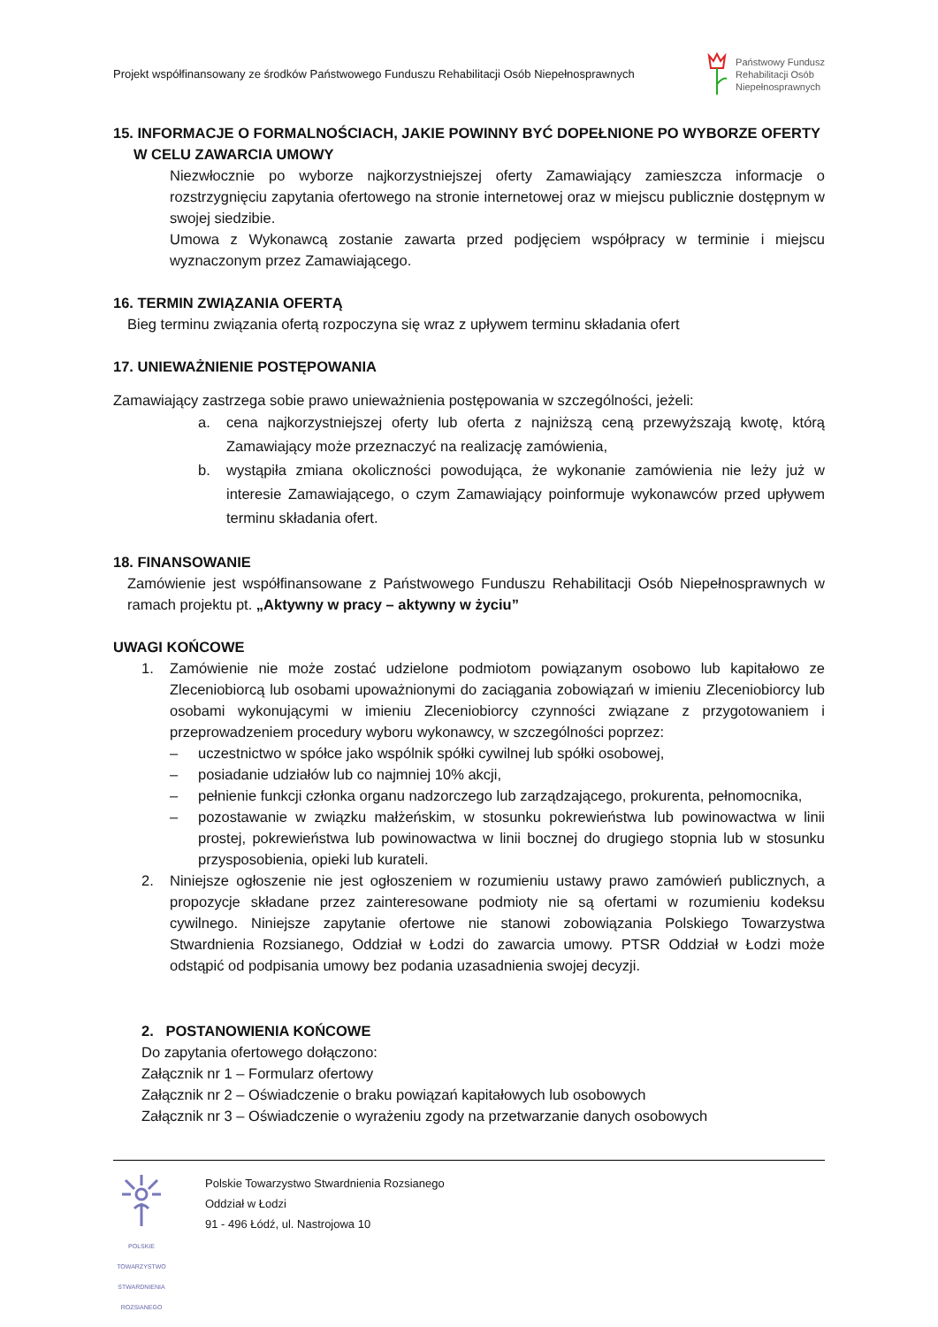Projekt współfinansowany ze środków Państwowego Funduszu Rehabilitacji Osób Niepełnosprawnych
Państwowy Fundusz
Rehabilitacji Osób
Niepełnosprawnych
15. INFORMACJE O FORMALNOŚCIACH, JAKIE POWINNY BYĆ DOPEŁNIONE PO WYBORZE OFERTY
W CELU ZAWARCIA UMOWY
Niezwłocznie po wyborze najkorzystniejszej oferty Zamawiający zamieszcza informacje o rozstrzygnięciu zapytania ofertowego na stronie internetowej oraz w miejscu publicznie dostępnym w swojej siedzibie.
Umowa z Wykonawcą zostanie zawarta przed podjęciem współpracy w terminie i miejscu wyznaczonym przez Zamawiającego.
16. TERMIN ZWIĄZANIA OFERTĄ
Bieg terminu związania ofertą rozpoczyna się wraz z upływem terminu składania ofert
17. UNIEWAŻNIENIE POSTĘPOWANIA
Zamawiający zastrzega sobie prawo unieważnienia postępowania w szczególności, jeżeli:
a. cena najkorzystniejszej oferty lub oferta z najniższą ceną przewyższają kwotę, którą Zamawiający może przeznaczyć na realizację zamówienia,
b. wystąpiła zmiana okoliczności powodująca, że wykonanie zamówienia nie leży już w interesie Zamawiającego, o czym Zamawiający poinformuje wykonawców przed upływem terminu składania ofert.
18. FINANSOWANIE
Zamówienie jest współfinansowane z Państwowego Funduszu Rehabilitacji Osób Niepełnosprawnych w ramach projektu pt. „Aktywny w pracy – aktywny w życiu”
UWAGI KOŃCOWE
1. Zamówienie nie może zostać udzielone podmiotom powiązanym osobowo lub kapitałowo ze Zleceniobiorcą lub osobami upoważnionymi do zaciągania zobowiązań w imieniu Zleceniobiorcy lub osobami wykonującymi w imieniu Zleceniobiorcy czynności związane z przygotowaniem i przeprowadzeniem procedury wyboru wykonawcy, w szczególności poprzez:
– uczestnictwo w spółce jako wspólnik spółki cywilnej lub spółki osobowej,
– posiadanie udziałów lub co najmniej 10% akcji,
– pełnienie funkcji członka organu nadzorczego lub zarządzającego, prokurenta, pełnomocnika,
– pozostawanie w związku małżeńskim, w stosunku pokrewieństwa lub powinowactwa w linii prostej, pokrewieństwa lub powinowactwa w linii bocznej do drugiego stopnia lub w stosunku przysposobienia, opieki lub kurateli.
2. Niniejsze ogłoszenie nie jest ogłoszeniem w rozumieniu ustawy prawo zamówień publicznych, a propozycje składane przez zainteresowane podmioty nie są ofertami w rozumieniu kodeksu cywilnego. Niniejsze zapytanie ofertowe nie stanowi zobowiązania Polskiego Towarzystwa Stwardnienia Rozsianego, Oddział w Łodzi do zawarcia umowy. PTSR Oddział w Łodzi może odstąpić od podpisania umowy bez podania uzasadnienia swojej decyzji.
2. POSTANOWIENIA KOŃCOWE
Do zapytania ofertowego dołączono:
Załącznik nr 1 – Formularz ofertowy
Załącznik nr 2 – Oświadczenie o braku powiązań kapitałowych lub osobowych
Załącznik nr 3 – Oświadczenie o wyrażeniu zgody na przetwarzanie danych osobowych
POLSKIE TOWARZYSTWO STWARDNIENIA ROZSIANEGO
Polskie Towarzystwo Stwardnienia Rozsianego
Oddział w Łodzi
91 - 496 Łódź, ul. Nastrojowa 10